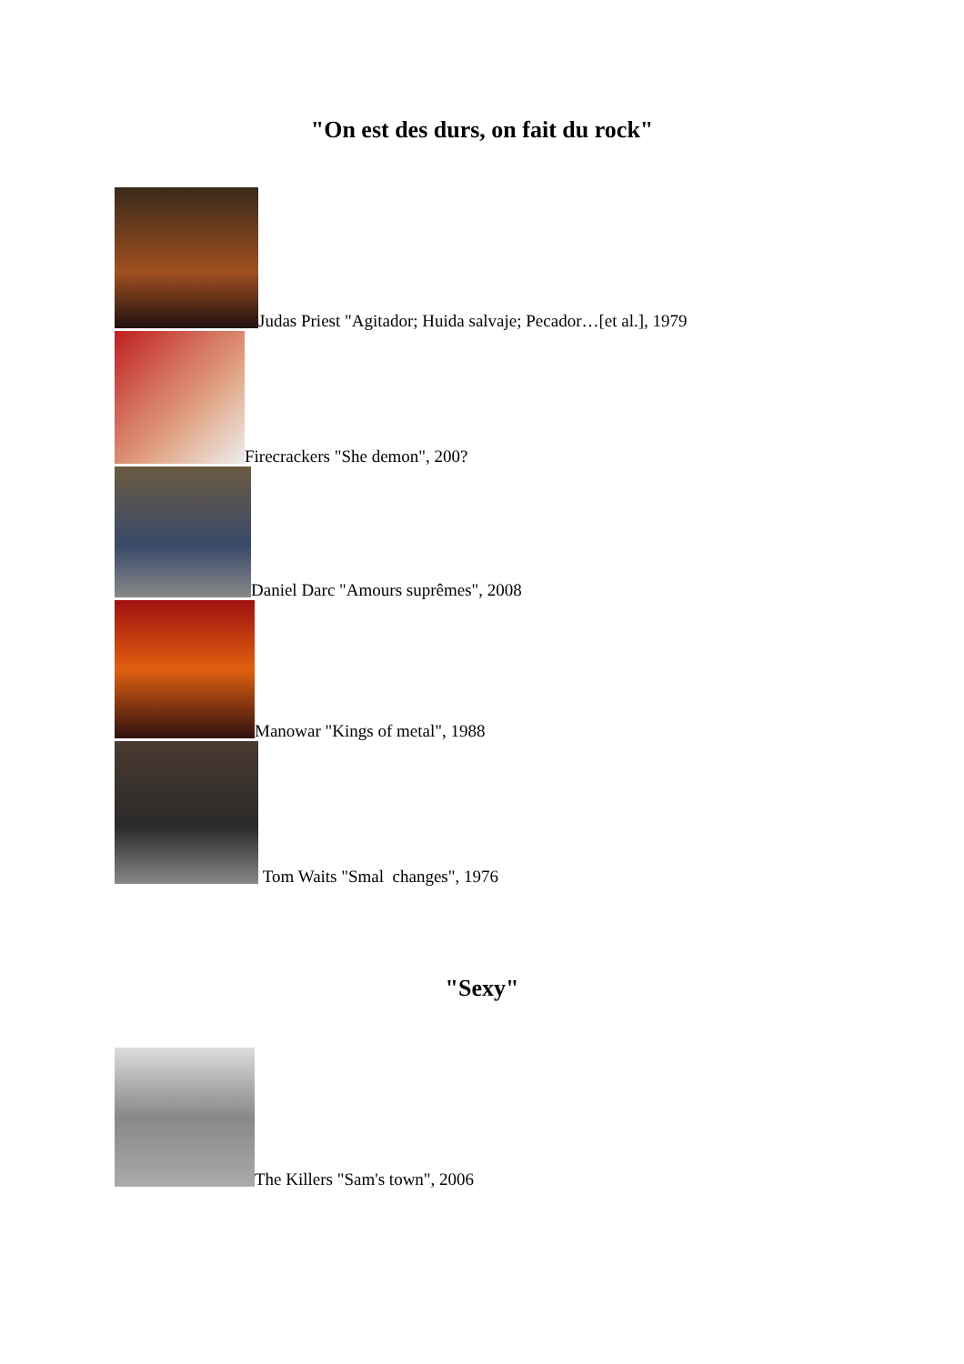"On est des durs, on fait du rock"
Judas Priest "Agitador; Huida salvaje; Pecador…[et al.], 1979
Firecrackers "She demon", 200?
Daniel Darc "Amours suprêmes", 2008
Manowar "Kings of metal", 1988
Tom Waits "Smal changes", 1976
"Sexy"
The Killers "Sam's town", 2006